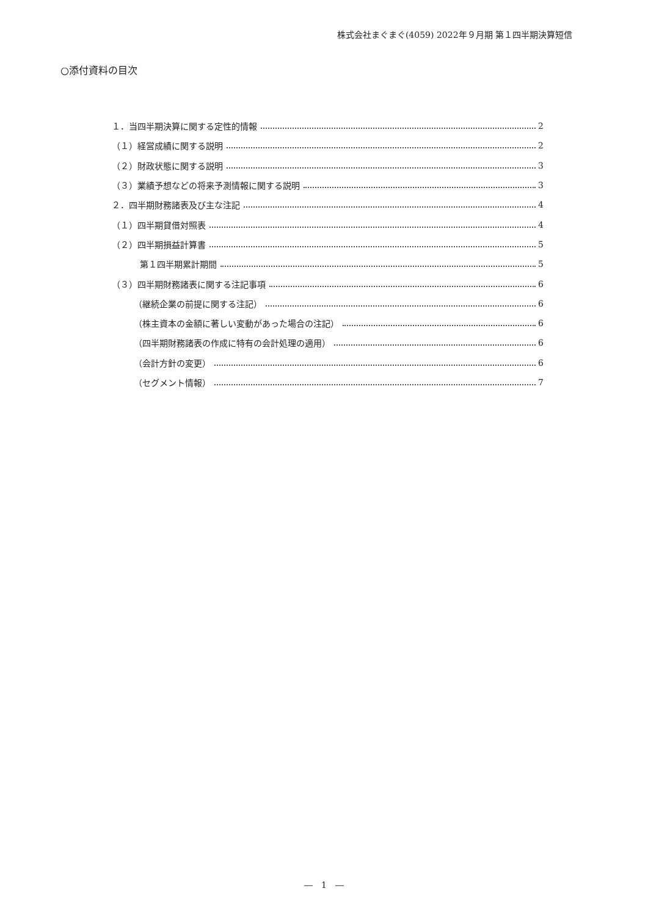株式会社まぐまぐ(4059) 2022年９月期 第１四半期決算短信
○添付資料の目次
１．当四半期決算に関する定性的情報 2
（１）経営成績に関する説明 2
（２）財政状態に関する説明 3
（３）業績予想などの将来予測情報に関する説明 3
２．四半期財務諸表及び主な注記 4
（１）四半期貸借対照表 4
（２）四半期損益計算書 5
第１四半期累計期間 5
（３）四半期財務諸表に関する注記事項 6
（継続企業の前提に関する注記） 6
（株主資本の金額に著しい変動があった場合の注記） 6
（四半期財務諸表の作成に特有の会計処理の適用） 6
（会計方針の変更） 6
（セグメント情報） 7
―　1　―